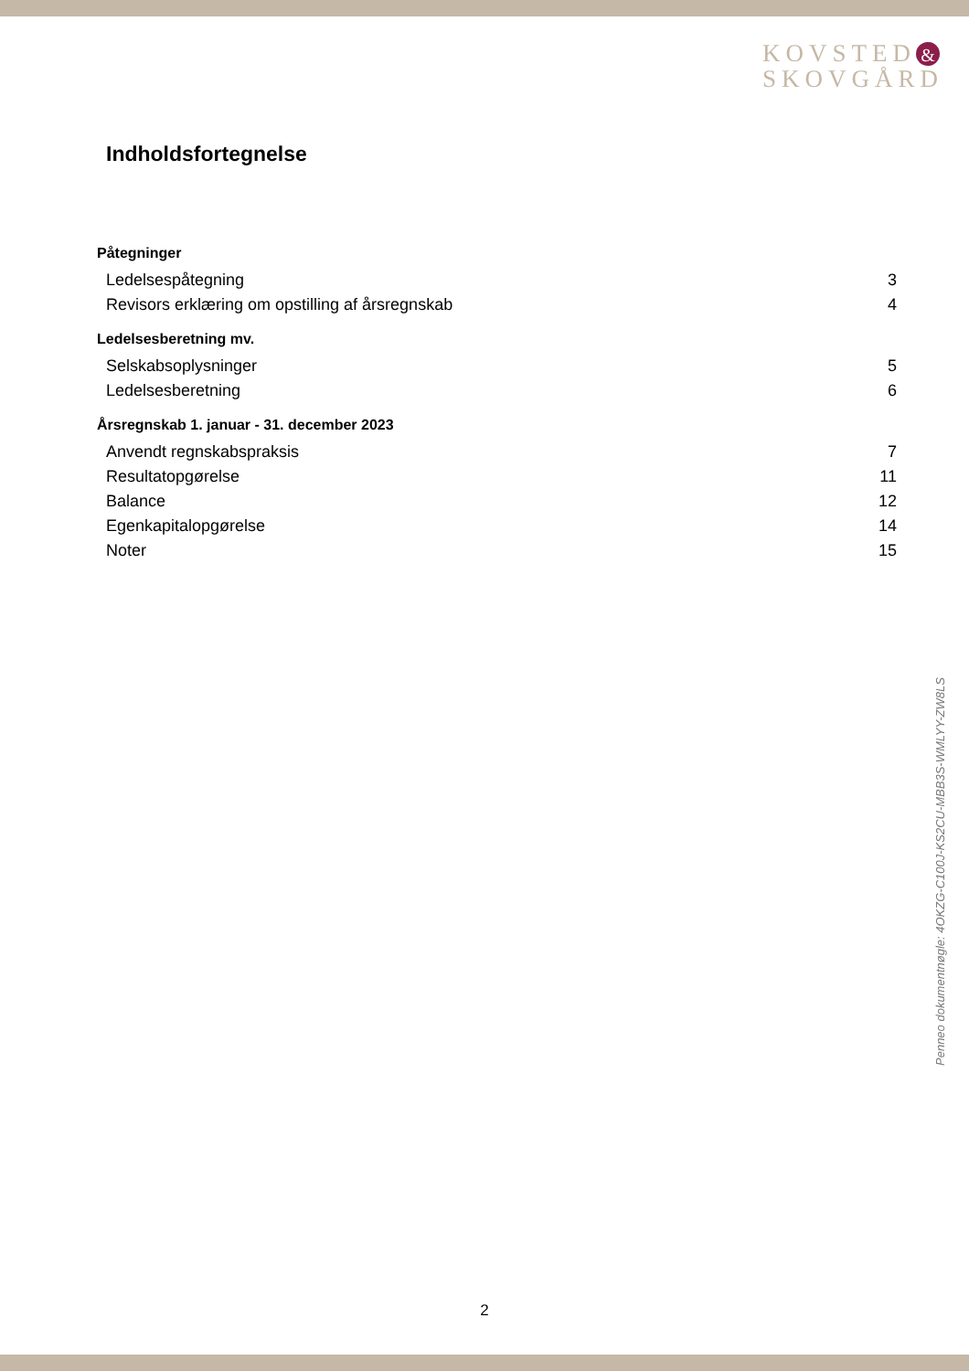KOVSTED &
SKOVGÅRD
Indholdsfortegnelse
Påtegninger
Ledelsespåtegning 3
Revisors erklæring om opstilling af årsregnskab 4
Ledelsesberetning mv.
Selskabsoplysninger 5
Ledelsesberetning 6
Årsregnskab 1. januar - 31. december 2023
Anvendt regnskabspraksis 7
Resultatopgørelse 11
Balance 12
Egenkapitalopgørelse 14
Noter 15
Penneo dokumentnøgle: 4OKZG-C100J-KS2CU-MBB3S-WMLYY-ZW8LS
2